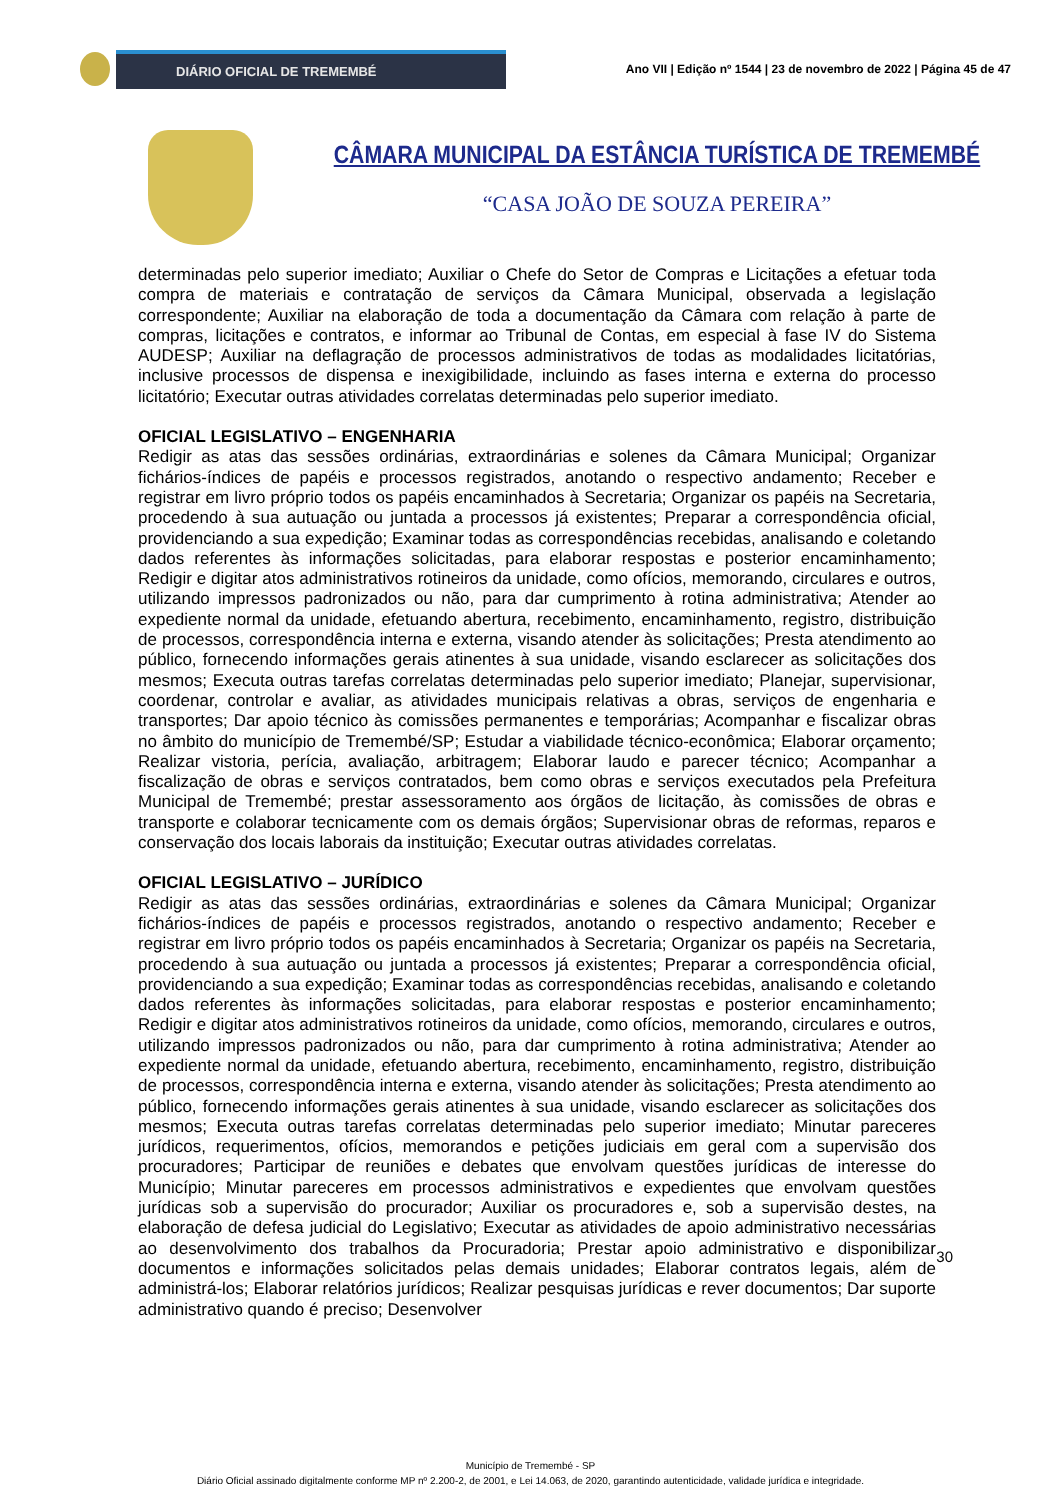DIÁRIO OFICIAL DE TREMEMBÉ
Ano VII | Edição nº 1544 | 23 de novembro de 2022 | Página 45 de 47
CÂMARA MUNICIPAL DA ESTÂNCIA TURÍSTICA DE TREMEMBÉ
“CASA JOÃO DE SOUZA PEREIRA”
determinadas pelo superior imediato; Auxiliar o Chefe do Setor de Compras e Licitações a efetuar toda compra de materiais e contratação de serviços da Câmara Municipal, observada a legislação correspondente; Auxiliar na elaboração de toda a documentação da Câmara com relação à parte de compras, licitações e contratos, e informar ao Tribunal de Contas, em especial à fase IV do Sistema AUDESP; Auxiliar na deflagração de processos administrativos de todas as modalidades licitatórias, inclusive processos de dispensa e inexigibilidade, incluindo as fases interna e externa do processo licitatório; Executar outras atividades correlatas determinadas pelo superior imediato.
OFICIAL LEGISLATIVO – ENGENHARIA
Redigir as atas das sessões ordinárias, extraordinárias e solenes da Câmara Municipal; Organizar fichários-índices de papéis e processos registrados, anotando o respectivo andamento; Receber e registrar em livro próprio todos os papéis encaminhados à Secretaria; Organizar os papéis na Secretaria, procedendo à sua autuação ou juntada a processos já existentes; Preparar a correspondência oficial, providenciando a sua expedição; Examinar todas as correspondências recebidas, analisando e coletando dados referentes às informações solicitadas, para elaborar respostas e posterior encaminhamento; Redigir e digitar atos administrativos rotineiros da unidade, como ofícios, memorando, circulares e outros, utilizando impressos padronizados ou não, para dar cumprimento à rotina administrativa; Atender ao expediente normal da unidade, efetuando abertura, recebimento, encaminhamento, registro, distribuição de processos, correspondência interna e externa, visando atender às solicitações; Presta atendimento ao público, fornecendo informações gerais atinentes à sua unidade, visando esclarecer as solicitações dos mesmos; Executa outras tarefas correlatas determinadas pelo superior imediato; Planejar, supervisionar, coordenar, controlar e avaliar, as atividades municipais relativas a obras, serviços de engenharia e transportes; Dar apoio técnico às comissões permanentes e temporárias; Acompanhar e fiscalizar obras no âmbito do município de Tremembé/SP; Estudar a viabilidade técnico-econômica; Elaborar orçamento; Realizar vistoria, perícia, avaliação, arbitragem; Elaborar laudo e parecer técnico; Acompanhar a fiscalização de obras e serviços contratados, bem como obras e serviços executados pela Prefeitura Municipal de Tremembé; prestar assessoramento aos órgãos de licitação, às comissões de obras e transporte e colaborar tecnicamente com os demais órgãos; Supervisionar obras de reformas, reparos e conservação dos locais laborais da instituição; Executar outras atividades correlatas.
OFICIAL LEGISLATIVO – JURÍDICO
Redigir as atas das sessões ordinárias, extraordinárias e solenes da Câmara Municipal; Organizar fichários-índices de papéis e processos registrados, anotando o respectivo andamento; Receber e registrar em livro próprio todos os papéis encaminhados à Secretaria; Organizar os papéis na Secretaria, procedendo à sua autuação ou juntada a processos já existentes; Preparar a correspondência oficial, providenciando a sua expedição; Examinar todas as correspondências recebidas, analisando e coletando dados referentes às informações solicitadas, para elaborar respostas e posterior encaminhamento; Redigir e digitar atos administrativos rotineiros da unidade, como ofícios, memorando, circulares e outros, utilizando impressos padronizados ou não, para dar cumprimento à rotina administrativa; Atender ao expediente normal da unidade, efetuando abertura, recebimento, encaminhamento, registro, distribuição de processos, correspondência interna e externa, visando atender às solicitações; Presta atendimento ao público, fornecendo informações gerais atinentes à sua unidade, visando esclarecer as solicitações dos mesmos; Executa outras tarefas correlatas determinadas pelo superior imediato; Minutar pareceres jurídicos, requerimentos, ofícios, memorandos e petições judiciais em geral com a supervisão dos procuradores; Participar de reuniões e debates que envolvam questões jurídicas de interesse do Município; Minutar pareceres em processos administrativos e expedientes que envolvam questões jurídicas sob a supervisão do procurador; Auxiliar os procuradores e, sob a supervisão destes, na elaboração de defesa judicial do Legislativo; Executar as atividades de apoio administrativo necessárias ao desenvolvimento dos trabalhos da Procuradoria; Prestar apoio administrativo e disponibilizar documentos e informações solicitados pelas demais unidades; Elaborar contratos legais, além de administrá-los; Elaborar relatórios jurídicos; Realizar pesquisas jurídicas e rever documentos; Dar suporte administrativo quando é preciso; Desenvolver
30
Município de Tremembé - SP
Diário Oficial assinado digitalmente conforme MP nº 2.200-2, de 2001, e Lei 14.063, de 2020, garantindo autenticidade, validade jurídica e integridade.